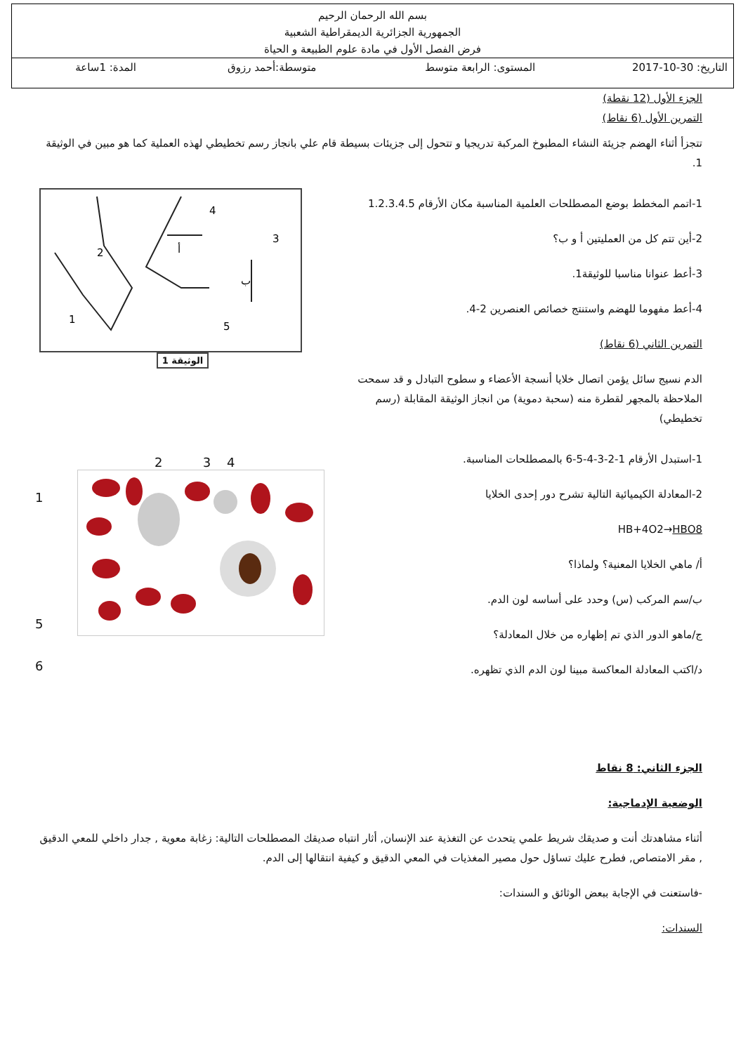بسم الله الرحمان الرحيم
الجمهورية الجزائرية الديمقراطية الشعبية
فرض الفصل الأول في مادة علوم الطبيعة و الحياة
| التاريخ: 30-10-2017 | المستوى: الرابعة متوسط | متوسطة:أحمد رزوق | المدة: 1ساعة |
الجزء الأول (12 نقطة)
التمرين الأول (6 نقاط)
تتجزأ أثناء الهضم جزيئة النشاء المطبوخ المركبة تدريجيا و تتحول إلى جزيئات بسيطة قام علي بانجاز رسم تخطيطي لهذه العملية كما هو مبين في الوثيقة 1.
1-اتمم المخطط بوضع المصطلحات العلمية المناسبة مكان الأرقام 1.2.3.4.5
2-أين تتم كل من العمليتين أ و ب؟
3-أعط عنوانا مناسبا للوثيقة1.
4-أعط مفهوما للهضم واستنتج خصائص العنصرين 2-4.
التمرين الثاني (6 نقاط)
الدم نسيج سائل يؤمن اتصال خلايا أنسجة الأعضاء و سطوح التبادل و قد سمحت الملاحظة بالمجهر لقطرة منه (سحبة دموية) من انجاز الوثيقة المقابلة (رسم تخطيطي)
1
2
3
4
5
أ
ب
الوثيقة 1
1-استبدل الأرقام 1-2-3-4-5-6 بالمصطلحات المناسبة.
2-المعادلة الكيميائية التالية تشرح دور إحدى الخلايا
HB+4O2→HBO8
أ/ ماهي الخلايا المعنية؟ ولماذا؟
ب/سم المركب (س) وحدد على أساسه لون الدم.
ج/ماهو الدور الذي تم إظهاره من خلال المعادلة؟
د/اكتب المعادلة المعاكسة مبينا لون الدم الذي تظهره.
2 3 4
1
5
6
الجزء الثاني: 8 نقاط
الوضعية الإدماجية:
أثناء مشاهدتك أنت و صديقك شريط علمي يتحدث عن التغذية عند الإنسان, أثار انتباه صديقك المصطلحات التالية: زغابة معوية , جدار داخلي للمعي الدقيق , مقر الامتصاص, فطرح عليك تساؤل حول مصير المغذيات في المعي الدقيق و كيفية انتقالها إلى الدم.
-فاستعنت في الإجابة ببعض الوثائق و السندات:
السندات: